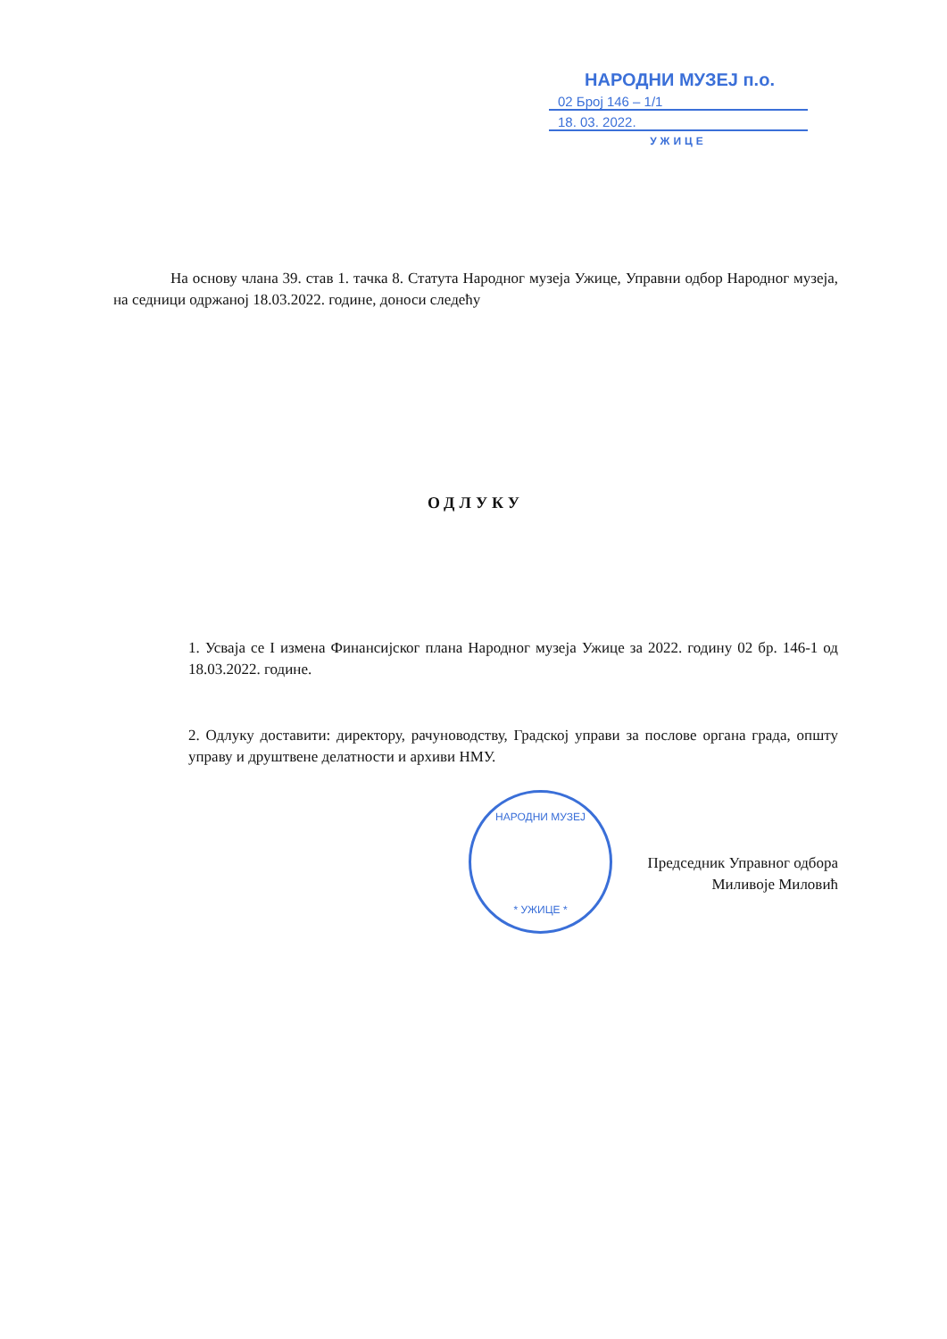НАРОДНИ МУЗЕЈ п.о.
02 Број 146 – 1/1
18. 03. 2022.
УЖИЦЕ
НАРОДНИ МУЗЕЈ
* УЖИЦЕ *
На основу члана 39. став 1. тачка 8. Статута Народног музеја Ужице, Управни одбор Народног музеја, на седници одржаној 18.03.2022. године, доноси следећу
ОДЛУКУ
1. Усваја се I измена Финансијског плана Народног музеја Ужице за 2022. годину 02 бр. 146-1 од 18.03.2022. године.
2. Одлуку доставити: директору, рачуноводству, Градској управи за послове органа града, општу управу и друштвене делатности и архиви НМУ.
Председник Управног одбора
Миливоје Миловић